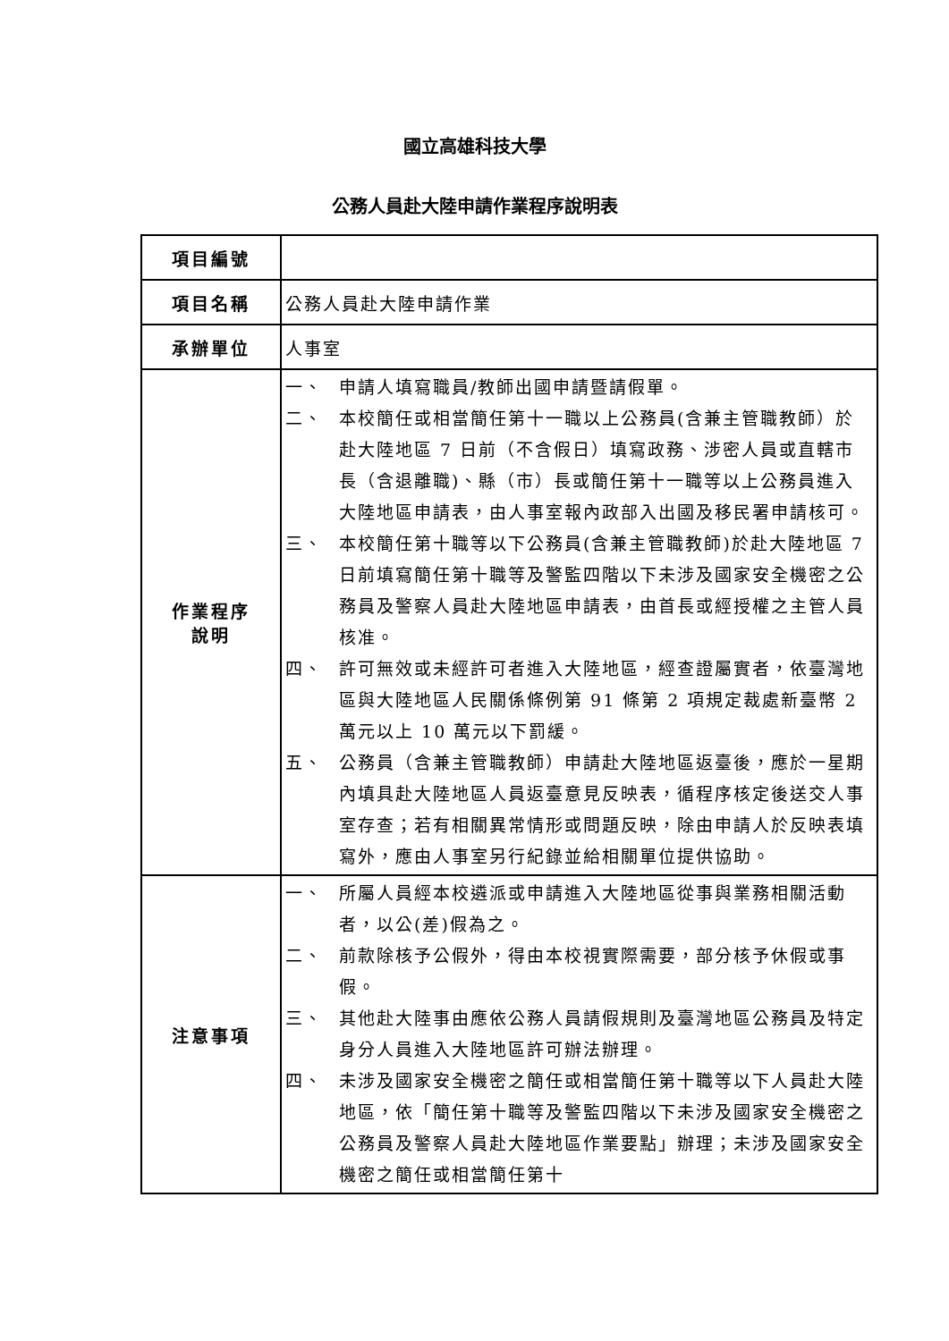國立高雄科技大學
公務人員赴大陸申請作業程序說明表
| 項目編號 | |
| 項目名稱 | 公務人員赴大陸申請作業 |
| 承辦單位 | 人事室 |
| 作業程序 說明 | 一、 申請人填寫職員/教師出國申請暨請假單。 二、 本校簡任或相當簡任第十一職以上公務員(含兼主管職教師）於赴大陸地區 7 日前（不含假日）填寫政務、涉密人員或直轄市長（含退離職)、縣（市）長或簡任第十一職等以上公務員進入大陸地區申請表，由人事室報內政部入出國及移民署申請核可。 三、 本校簡任第十職等以下公務員(含兼主管職教師)於赴大陸地區 7 日前填寫簡任第十職等及警監四階以下未涉及國家安全機密之公務員及警察人員赴大陸地區申請表，由首長或經授權之主管人員核准。 四、 許可無效或未經許可者進入大陸地區，經查證屬實者，依臺灣地區與大陸地區人民關係條例第 91 條第 2 項規定裁處新臺幣 2 萬元以上 10 萬元以下罰緩。 五、 公務員（含兼主管職教師）申請赴大陸地區返臺後，應於一星期內填具赴大陸地區人員返臺意見反映表，循程序核定後送交人事室存查；若有相關異常情形或問題反映，除由申請人於反映表填寫外，應由人事室另行紀錄並給相關單位提供協助。 |
| 注意事項 | 一、 所屬人員經本校遴派或申請進入大陸地區從事與業務相關活動者，以公(差)假為之。 二、 前款除核予公假外，得由本校視實際需要，部分核予休假或事假。 三、 其他赴大陸事由應依公務人員請假規則及臺灣地區公務員及特定身分人員進入大陸地區許可辦法辦理。 四、 未涉及國家安全機密之簡任或相當簡任第十職等以下人員赴大陸地區，依「簡任第十職等及警監四階以下未涉及國家安全機密之公務員及警察人員赴大陸地區作業要點」辦理；未涉及國家安全機密之簡任或相當簡任第十 |